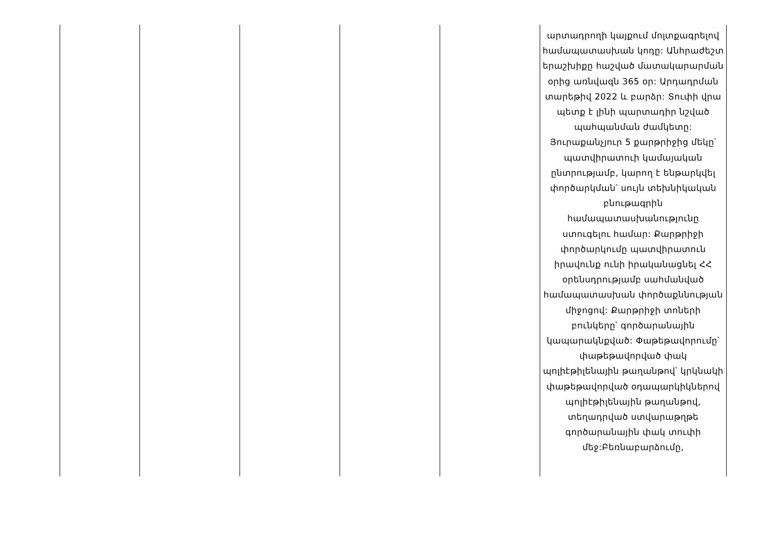| | | | | | արտադրողի կայքում մոլտքագրելով համապատասխան կոդը: Անհրաժեշտ երաշխիքը հաշված մատակարարման օրից առնվազն 365 օր: Արդադրման տարեթիվ 2022 և բարձր: Տուփի վրա պետք է լինի պարտադիր նշված պահպանման ժամկետը: Յուրաքանչյուր 5 քարթրիջից մեկը՝ պատվիրատուի կամայական ընտրությամբ, կարող է ենթարկվել փործարկման՝ սույն տեխնիկական բնութագրին համապատասխանությունը ստուգելու համար: Քարթրիջի փործարկումը պատվիրատուն իրավունք ունի իրականացնել ՀՀ օրենսդրությամբ սահմանված համապատասխան փործաքննության միջոցով: Քարթրիջի տոների բունկերը՝ գործարանային կապարակնքված: Փաթեթավորումը՝ փաթեթավորված փակ պոլիէթիլենային թաղանթով՝ կրկնակի փաթեթավորված օդապարկիկներով պոլիէթիլենային թաղանթով, տեղադրված ստվարաթղթե գործարանային փակ տուփի մեջ:Բեռնաբարձումը, |